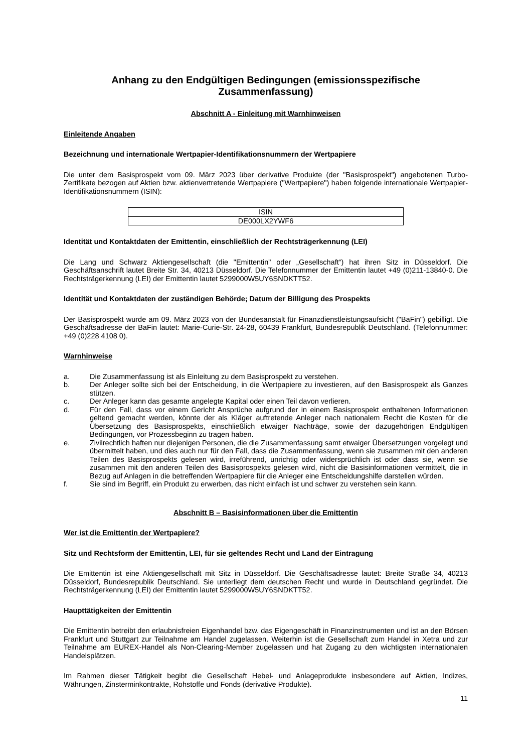Anhang zu den Endgültigen Bedingungen (emissionsspezifische Zusammenfassung)
Abschnitt A - Einleitung mit Warnhinweisen
Einleitende Angaben
Bezeichnung und internationale Wertpapier-Identifikationsnummern der Wertpapiere
Die unter dem Basisprospekt vom 09. März 2023 über derivative Produkte (der "Basisprospekt") angebotenen Turbo-Zertifikate bezogen auf Aktien bzw. aktienvertretende Wertpapiere ("Wertpapiere") haben folgende internationale Wertpapier-Identifikationsnummern (ISIN):
| ISIN |
| DE000LX2YWF6 |
Identität und Kontaktdaten der Emittentin, einschließlich der Rechtsträgerkennung (LEI)
Die Lang und Schwarz Aktiengesellschaft (die "Emittentin" oder „Gesellschaft“) hat ihren Sitz in Düsseldorf. Die Geschäftsanschrift lautet Breite Str. 34, 40213 Düsseldorf. Die Telefonnummer der Emittentin lautet +49 (0)211-13840-0. Die Rechtsträgerkennung (LEI) der Emittentin lautet 5299000W5UY6SNDKTT52.
Identität und Kontaktdaten der zuständigen Behörde; Datum der Billigung des Prospekts
Der Basisprospekt wurde am 09. März 2023 von der Bundesanstalt für Finanzdienstleistungsaufsicht ("BaFin") gebilligt. Die Geschäftsadresse der BaFin lautet: Marie-Curie-Str. 24-28, 60439 Frankfurt, Bundesrepublik Deutschland. (Telefonnummer: +49 (0)228 4108 0).
Warnhinweise
a. Die Zusammenfassung ist als Einleitung zu dem Basisprospekt zu verstehen.
b. Der Anleger sollte sich bei der Entscheidung, in die Wertpapiere zu investieren, auf den Basisprospekt als Ganzes stützen.
c. Der Anleger kann das gesamte angelegte Kapital oder einen Teil davon verlieren.
d. Für den Fall, dass vor einem Gericht Ansprüche aufgrund der in einem Basisprospekt enthaltenen Informationen geltend gemacht werden, könnte der als Kläger auftretende Anleger nach nationalem Recht die Kosten für die Übersetzung des Basisprospekts, einschließlich etwaiger Nachträge, sowie der dazugehörigen Endgültigen Bedingungen, vor Prozessbeginn zu tragen haben.
e. Zivilrechtlich haften nur diejenigen Personen, die die Zusammenfassung samt etwaiger Übersetzungen vorgelegt und übermittelt haben, und dies auch nur für den Fall, dass die Zusammenfassung, wenn sie zusammen mit den anderen Teilen des Basisprospekts gelesen wird, irreführend, unrichtig oder widersprüchlich ist oder dass sie, wenn sie zusammen mit den anderen Teilen des Basisprospekts gelesen wird, nicht die Basisinformationen vermittelt, die in Bezug auf Anlagen in die betreffenden Wertpapiere für die Anleger eine Entscheidungshilfe darstellen würden.
f. Sie sind im Begriff, ein Produkt zu erwerben, das nicht einfach ist und schwer zu verstehen sein kann.
Abschnitt B – Basisinformationen über die Emittentin
Wer ist die Emittentin der Wertpapiere?
Sitz und Rechtsform der Emittentin, LEI, für sie geltendes Recht und Land der Eintragung
Die Emittentin ist eine Aktiengesellschaft mit Sitz in Düsseldorf. Die Geschäftsadresse lautet: Breite Straße 34, 40213 Düsseldorf, Bundesrepublik Deutschland. Sie unterliegt dem deutschen Recht und wurde in Deutschland gegründet. Die Rechtsträgerkennung (LEI) der Emittentin lautet 5299000W5UY6SNDKTT52.
Haupttätigkeiten der Emittentin
Die Emittentin betreibt den erlaubnisfreien Eigenhandel bzw. das Eigengeschäft in Finanzinstrumenten und ist an den Börsen Frankfurt und Stuttgart zur Teilnahme am Handel zugelassen. Weiterhin ist die Gesellschaft zum Handel in Xetra und zur Teilnahme am EUREX-Handel als Non-Clearing-Member zugelassen und hat Zugang zu den wichtigsten internationalen Handelsplätzen.
Im Rahmen dieser Tätigkeit begibt die Gesellschaft Hebel- und Anlageprodukte insbesondere auf Aktien, Indizes, Währungen, Zinsterminkontrakte, Rohstoffe und Fonds (derivative Produkte).
11